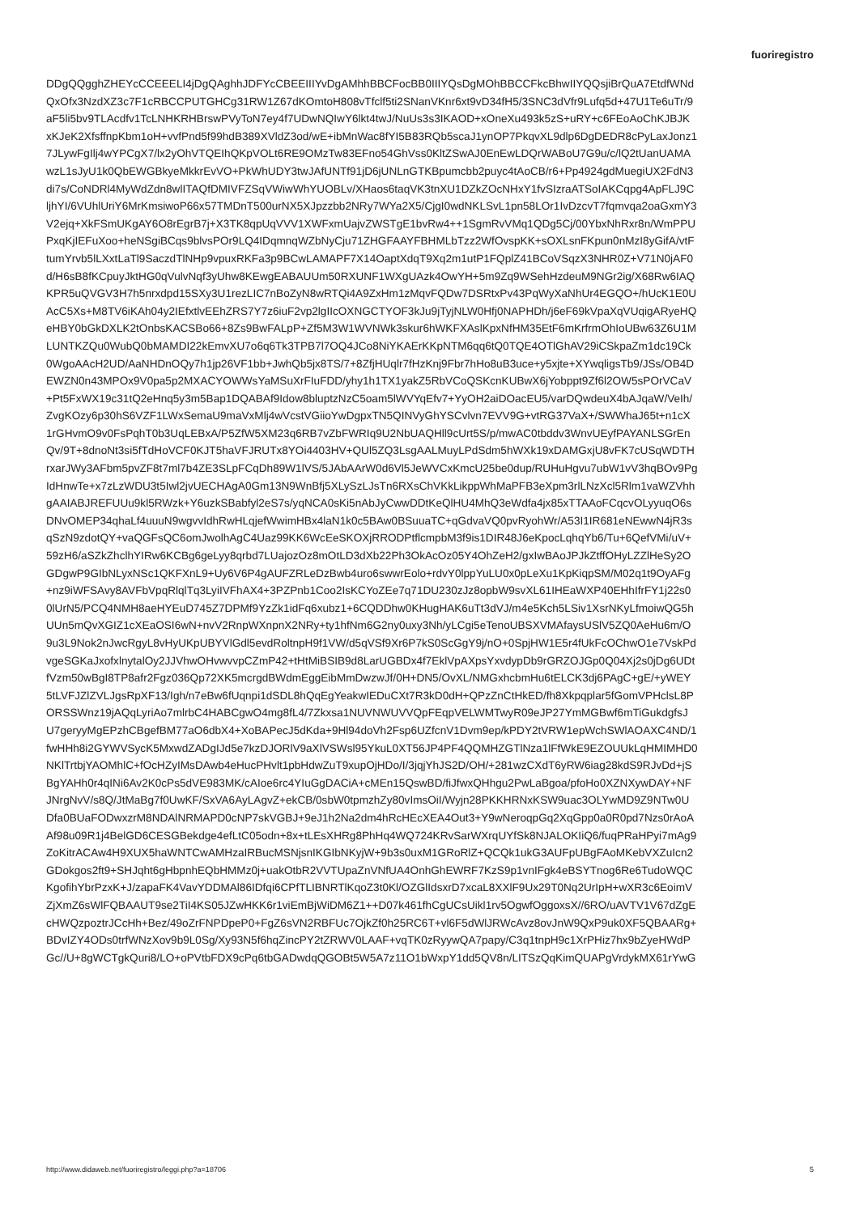fuoriregistro
DDgQQgghZHEYcCCEEELI4jDgQAghhJDFYcCBEEIIIYvDgAMhhBBCFocBB0IIIYQsDgMOhBBCCFkcBhwIIYQQsjiBrQuA7EtdfWNd
QxOfx3NzdXZ3c7F1cRBCCPUTGHCg31RW1Z67dKOmtoH808vTfclf5ti2SNanVKnr6xt9vD34fH5/3SNC3dVfr9Lufq5d+47U1Te6uTr/9
aF5li5bv9TLAcdfv1TcLNHKRHBrswPVyToN7ey4f7UDwNQIwY6lkt4twJ/NuUs3s3IKAOD+xOneXu493k5zS+uRY+c6FEoAoChKJBJK
xKJeK2XfsffnpKbm1oH+vvfPnd5f99hdB389XVldZ3od/wE+ibMnWac8fYI5B83RQb5scaJ1ynOP7PkqvXL9dlp6DgDEDR8cPyLaxJonz1
7JLywFgIlj4wYPCgX7/lx2yOhVTQEIhQKpVOLt6RE9OMzTw83EFno54GhVss0KltZSwAJ0EnEwLDQrWABoU7G9u/c/lQ2tUanUAMA
wzL1sJyU1k0QbEWGBkyeMkkrEvVO+PkWhUDY3twJAfUNTf91jD6jUNLnGTKBpumcbb2puyc4tAoCB/r6+Pp4924gdMuegiUX2FdN3
di7s/CoNDRl4MyWdZdn8wlITAQfDMIVFZSqVWiwWhYUOBLv/XHaos6taqVK3tnXU1DZkZOcNHxY1fvSIzraATSoIAKCqpg4ApFLJ9C
ljhYI/6VUhlUriY6MrKmsiwoP66x57TMDnT500urNX5XJpzzbb2NRy7WYa2X5/CjgI0wdNKLSvL1pn58LOr1IvDzcvT7fqmvqa2oaGxmY3
V2ejq+XkFSmUKgAY6O8rEgrB7j+X3TK8qpUqVVV1XWFxmUajvZWSTgE1bvRw4++1SgmRvVMq1QDg5Cj/00YbxNhRxr8n/WmPPU
PxqKjIEFuXoo+heNSgiBCqs9blvsPOr9LQ4IDqmnqWZbNyCju71ZHGFAAYFBHMLbTzz2WfOvspKK+sOXLsnFKpun0nMzI8yGifA/vtF
tumYrvb5lLXxtLaTl9SaczdTlNHp9vpuxRKFa3p9BCwLAMAPF7X14OaptXdqT9Xq2m1utP1FQplZ41BCoVSqzX3NHR0Z+V71N0jAF0
d/H6sB8fKCpuyJktHG0qVulvNqf3yUhw8KEwgEABAUUm50RXUNF1WXgUAzk4OwYH+5m9Zq9WSehHzdeuM9NGr2ig/X68Rw6IAQ
KPR5uQVGV3H7h5nrxdpd15SXy3U1rezLIC7nBoZyN8wRTQi4A9ZxHm1zMqvFQDw7DSRtxPv43PqWyXaNhUr4EGQO+/hUcK1E0U
AcC5Xs+M8TV6iKAh04y2IEfxtlvEEhZRS7Y7z6iuF2vp2lgIIcOXNGCTYOF3kJu9jTyjNLW0Hfj0NAPHDh/j6eF69kVpaXqVUqigARyeHQ
eHBY0bGkDXLK2tOnbsKACSBo66+8Zs9BwFALpP+Zf5M3W1WVNWk3skur6hWKFXAslKpxNfHM35EtF6mKrfrmOhIoUBw63Z6U1M
LUNTKZQu0WubQ0bMAMDI22kEmvXU7o6q6Tk3TPB7l7OQ4JCo8NiYKAErKKpNTM6qq6tQ0TQE4OTlGhAV29iCSkpaZm1dc19Ck
0WgoAAcH2UD/AaNHDnOQy7h1jp26VF1bb+JwhQb5jx8TS/7+8ZfjHUqlr7fHzKnj9Fbr7hHo8uB3uce+y5xjte+XYwqligsTb9/JSs/OB4D
EWZN0n43MPOx9V0pa5p2MXACYOWWsYaMSuXrFIuFDD/yhy1h1TX1yakZ5RbVCoQSKcnKUBwX6jYobppt9Zf6l2OW5sPOrVCaV
+Pt5FxWX19c31tQ2eHnq5y3m5Bap1DQABAf9Idow8bluptzNzC5oam5lWVYqEfv7+YyOH2aiDOacEU5/varDQwdeuX4bAJqaW/VeIh/
ZvgKOzy6p30hS6VZF1LWxSemaU9maVxMlj4wVcstVGiioYwDgpxTN5QINVyGhYSCvlvn7EVV9G+vtRG37VaX+/SWWhaJ65t+n1cX
1rGHvmO9v0FsPqhT0b3UqLEBxA/P5ZfW5XM23q6RB7vZbFWRIq9U2NbUAQHll9cUrt5S/p/mwAC0tbddv3WnvUEyfPAYANLSGrEn
Qv/9T+8dnoNt3si5fTdHoVCF0KJT5haVFJRUTx8YOi4403HV+QUl5ZQ3LsgAALMuyLPdSdm5hWXk19xDAMGxjU8vFK7cUSqWDTH
rxarJWy3AFbm5pvZF8t7ml7b4ZE3SLpFCqDh89W1lVS/5JAbAArW0d6Vl5JeWVCxKmcU25be0dup/RUHuHgvu7ubW1vV3hqBOv9Pg
IdHnwTe+x7zLzWDU3t5Iwl2jvUECHAgA0Gm13N9WnBfj5XLySzLJsTn6RXsChVKkLikppWhMaPFB3eXpm3rlLNzXcl5Rlm1vaWZVhh
gAAIABJREFUUu9kl5RWzk+Y6uzkSBabfyl2eS7s/yqNCA0sKi5nAbJyCwwDDtKeQlHU4MhQ3eWdfa4jx85xTTAAoFCqcvOLyyuqO6s
DNvOMEP34qhaLf4uuuN9wgvvIdhRwHLqjefWwimHBx4laN1k0c5BAw0BSuuaTC+qGdvaVQ0pvRyohWr/A53I1IR681eNEwwN4jR3s
qSzN9zdotQY+vaQGFsQC6omJwolhAgC4Uaz99KK6WcEeSKOXjRRODPtflcmpbM3f9is1DIR48J6eKpocLqhqYb6/Tu+6QefVMi/uV+
59zH6/aSZkZhclhYIRw6KCBg6geLyy8qrbd7LUajozOz8mOtLD3dXb22Ph3OkAcOz05Y4OhZeH2/gxIwBAoJPJkZtffOHyLZZlHeSy2O
GDgwP9GIbNLyxNSc1QKFXnL9+Uy6V6P4gAUFZRLeDzBwb4uro6swwrEolo+rdvY0lppYuLU0x0pLeXu1KpKiqpSM/M02q1t9OyAFg
+nz9iWFSAvy8AVFbVpqRlqlTq3LyiIVFhAX4+3PZPnb1Coo2IsKCYoZEe7q71DU230zJz8opbW9svXL61IHEaWXP40EHhIfrFY1j22s0
0lUrN5/PCQ4NMH8aeHYEuD745Z7DPMf9YzZk1idFq6xubz1+6CQDDhw0KHugHAK6uTt3dVJ/m4e5Kch5LSiv1XsrNKyLfmoiwQG5h
UUn5mQvXGIZ1cXEaOSI6wN+nvV2RnpWXnpnX2NRy+ty1hfNm6G2ny0uxy3Nh/yLCgi5eTenoUBSXVMAfaysUSlV5ZQ0AeHu6m/O
9u3L9Nok2nJwcRgyL8vHyUKpUBYVlGdl5evdRoltnpH9f1VW/d5qVSf9Xr6P7kS0ScGgY9j/nO+0SpjHW1E5r4fUkFcOChwO1e7VskPd
vgeSGKaJxofxlnytalOy2JJVhwOHvwvvpCZmP42+tHtMiBSIB9d8LarUGBDx4f7EklVpAXpsYxvdypDb9rGRZOJGp0Q04Xj2s0jDg6UDt
fVzm50wBgI8TP8afr2Fgz036Qp72XK5mcrgdBWdmEggEibMmDwzwJf/0H+DN5/OvXL/NMGxhcbmHu6tELCK3dj6PAgC+gE/+yWEY
5tLVFJZlZVLJgsRpXF13/Igh/n7eBw6fUqnpi1dSDL8hQqEgYeakwIEDuCXt7R3kD0dH+QPzZnCtHkED/fh8Xkpqplar5fGomVPHclsL8P
ORSSWnz19jAQqLyriAo7mlrbC4HABCgwO4mg8fL4/7Zkxsa1NUVNWUVVQpFEqpVELWMTwyR09eJP27YmMGBwf6mTiGukdgfsJ
U7geryyMgEPzhCBgefBM77aO6dbX4+XoBAPecJ5dKda+9Hl94doVh2Fsp6UZfcnV1Dvm9ep/kPDY2tVRW1epWchSWlAOAXC4ND/1
fwHHh8i2GYWVSycK5MxwdZADgIJd5e7kzDJORlV9aXlVSWsl95YkuL0XT56JP4PF4QQMHZGTlNza1lFfWkE9EZOUUkLqHMIMHD0
NKlTrtbjYAOMhlC+fOcHZyIMsDAwb4eHucPHvlt1pbHdwZuT9xupOjHDo/I/3jqjYhJS2D/OH/+281wzCXdT6yRW6iag28kdS9RJvDd+jS
BgYAHh0r4qINi6Av2K0cPs5dVE983MK/cAIoe6rc4YIuGgDACiA+cMEn15QswBD/fiJfwxQHhgu2PwLaBgoa/pfoHo0XZNXywDAY+NF
JNrgNvV/s8Q/JtMaBg7f0UwKF/SxVA6AyLAgvZ+ekCB/0sbW0tpmzhZy80vImsOiI/Wyjn28PKKHRNxKSW9uac3OLYwMD9Z9NTw0U
Dfa0BUaFODwxzrM8NDAlNRMAPD0cNP7skVGBJ+9eJ1h2Na2dm4hRcHEcXEA4Out3+Y9wNeroqpGq2XqGpp0a0R0pd7Nzs0rAoA
Af98u09R1j4BelGD6CESGBekdge4efLtC05odn+8x+tLEsXHRg8PhHq4WQ724KRvSarWXrqUYfSk8NJALOKIiQ6/fuqPRaHPyi7mAg9
ZoKitrACAw4H9XUX5haWNTCwAMHzaIRBucMSNjsnIKGIbNKyjW+9b3s0uxM1GRoRlZ+QCQk1ukG3AUFpUBgFAoMKebVXZuIcn2
GDokgos2ft9+SHJqht6gHbpnhEQbHMMz0j+uakOtbR2VVTUpaZnVNfUA4OnhGhEWRF7KzS9p1vnIFgk4eBSYTnog6Re6TudoWQC
KgofihYbrPzxK+J/zapaFK4VavYDDMAl86IDfqi6CPfTLIBNRTlKqoZ3t0Kl/OZGlIdsxrD7xcaL8XXlF9Ux29T0Nq2UrIpH+wXR3c6EoimV
ZjXmZ6sWlFQBAAUT9se2TiI4KS05JZwHKK6r1viEmBjWiDM6Z1++D07k461fhCgUCsUikl1rv5OgwfOggoxsX//6RO/uAVTV1V67dZgE
cHWQzpoztrJCcHh+Bez/49oZrFNPDpeP0+FgZ6sVN2RBFUc7OjkZf0h25RC6T+vl6F5dWlJRWcAvz8ovJnW9QxP9uk0XF5QBAARg+
BDvIZY4ODs0trfWNzXov9b9L0Sg/Xy93N5f6hqZincPY2tZRWV0LAAF+vqTK0zRyywQA7papy/C3q1tnpH9c1XrPHiz7hx9bZyeHWdP
Gc//U+8gWCTgkQuri8/LO+oPVtbFDX9cPq6tbGADwdqQGOBt5W5A7z11O1bWxpY1dd5QV8n/LITSzQqKimQUAPgVrdykMX61rYwG
http://www.didaweb.net/fuoriregistro/leggi.php?a=18706 5